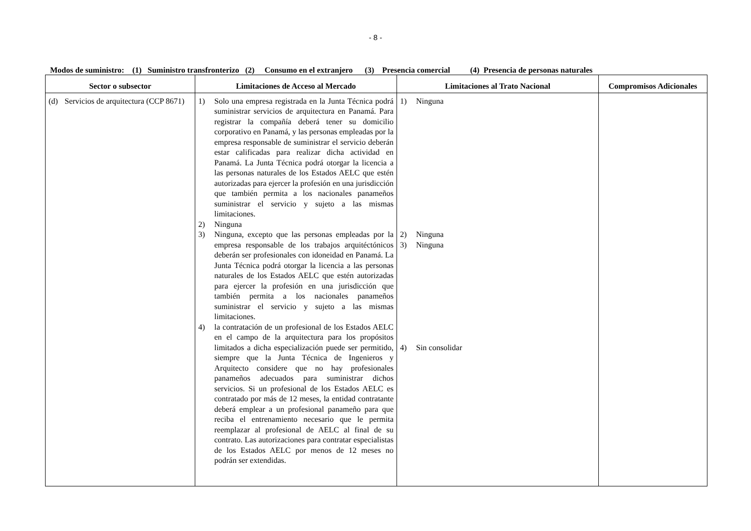- 8 -
Modos de suministro: (1) Suministro transfronterizo (2) Consumo en el extranjero (3) Presencia comercial (4) Presencia de personas naturales
| Sector o subsector | Limitaciones de Acceso al Mercado | Limitaciones al Trato Nacional | Compromisos Adicionales |
| --- | --- | --- | --- |
| (d) Servicios de arquitectura (CCP 8671) | 1) Solo una empresa registrada en la Junta Técnica podrá suministrar servicios de arquitectura en Panamá. Para registrar la compañía deberá tener su domicilio corporativo en Panamá, y las personas empleadas por la empresa responsable de suministrar el servicio deberán estar calificadas para realizar dicha actividad en Panamá. La Junta Técnica podrá otorgar la licencia a las personas naturales de los Estados AELC que estén autorizadas para ejercer la profesión en una jurisdicción que también permita a los nacionales panameños suministrar el servicio y sujeto a las mismas limitaciones. 2) Ninguna 3) Ninguna, excepto que las personas empleadas por la empresa responsable de los trabajos arquitéctónicos deberán ser profesionales con idoneidad en Panamá. La Junta Técnica podrá otorgar la licencia a las personas naturales de los Estados AELC que estén autorizadas para ejercer la profesión en una jurisdicción que también permita a los nacionales panameños suministrar el servicio y sujeto a las mismas limitaciones. 4) la contratación de un profesional de los Estados AELC en el campo de la arquitectura para los propósitos limitados a dicha especialización puede ser permitido, siempre que la Junta Técnica de Ingenieros y Arquitecto considere que no hay profesionales panameños adecuados para suministrar dichos servicios. Si un profesional de los Estados AELC es contratado por más de 12 meses, la entidad contratante deberá emplear a un profesional panameño para que reciba el entrenamiento necesario que le permita reemplazar al profesional de AELC al final de su contrato. Las autorizaciones para contratar especialistas de los Estados AELC por menos de 12 meses no podrán ser extendidas. | 1) Ninguna 2) Ninguna 3) Ninguna 4) Sin consolidar | |